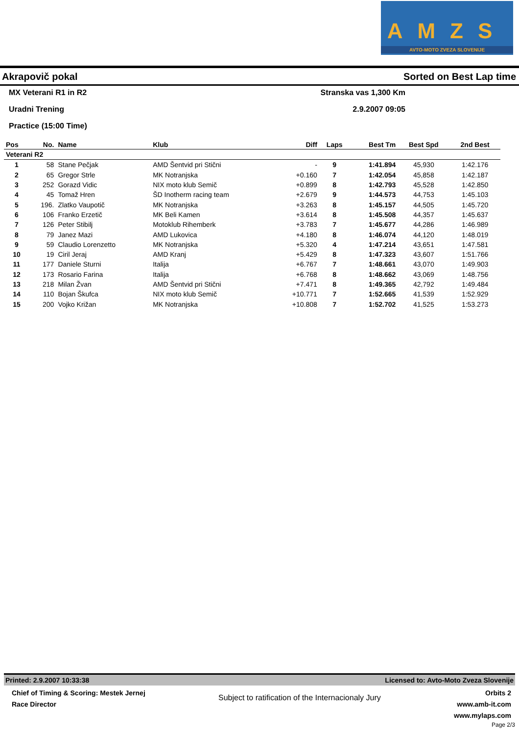AMZS
AVTO-MOTO ZVEZA SLOVENIJE
Akrapovič pokal Sorted on Best Lap time
MX Veterani R1 in R2 Stranska vas 1,300 Km
Uradni Trening 2.9.2007 09:05
Practice (15:00 Time)
| Pos | No. | Name | Klub | Diff | Laps | Best Tm | Best Spd | 2nd Best |
| --- | --- | --- | --- | --- | --- | --- | --- | --- |
| Veterani R2 | | | | | | | | |
| 1 | 58 | Stane Pečjak | AMD Šentvid pri Stični | - | 9 | 1:41.894 | 45,930 | 1:42.176 |
| 2 | 65 | Gregor Strle | MK Notranjska | +0.160 | 7 | 1:42.054 | 45,858 | 1:42.187 |
| 3 | 252 | Gorazd Vidic | NIX moto klub Semič | +0.899 | 8 | 1:42.793 | 45,528 | 1:42.850 |
| 4 | 45 | Tomaž Hren | ŠD Inotherm racing team | +2.679 | 9 | 1:44.573 | 44,753 | 1:45.103 |
| 5 | 196. | Zlatko Vaupotič | MK Notranjska | +3.263 | 8 | 1:45.157 | 44,505 | 1:45.720 |
| 6 | 106 | Franko Erzetič | MK Beli Kamen | +3.614 | 8 | 1:45.508 | 44,357 | 1:45.637 |
| 7 | 126 | Peter Stibilj | Motoklub Rihemberk | +3.783 | 7 | 1:45.677 | 44,286 | 1:46.989 |
| 8 | 79 | Janez Mazi | AMD Lukovica | +4.180 | 8 | 1:46.074 | 44,120 | 1:48.019 |
| 9 | 59 | Claudio Lorenzetto | MK Notranjska | +5.320 | 4 | 1:47.214 | 43,651 | 1:47.581 |
| 10 | 19 | Ciril Jeraj | AMD Kranj | +5.429 | 8 | 1:47.323 | 43,607 | 1:51.766 |
| 11 | 177 | Daniele Sturni | Italija | +6.767 | 7 | 1:48.661 | 43,070 | 1:49.903 |
| 12 | 173 | Rosario Farina | Italija | +6.768 | 8 | 1:48.662 | 43,069 | 1:48.756 |
| 13 | 218 | Milan Žvan | AMD Šentvid pri Stični | +7.471 | 8 | 1:49.365 | 42,792 | 1:49.484 |
| 14 | 110 | Bojan Škufca | NIX moto klub Semič | +10.771 | 7 | 1:52.665 | 41,539 | 1:52.929 |
| 15 | 200 | Vojko Križan | MK Notranjska | +10.808 | 7 | 1:52.702 | 41,525 | 1:53.273 |
Printed: 2.9.2007 10:33:38 Licensed to: Avto-Moto Zveza Slovenije
Chief of Timing & Scoring: Mestek Jernej
Race Director
Subject to ratification of the Internacionaly Jury
Orbits 2
www.amb-it.com
www.mylaps.com
Page 2/3